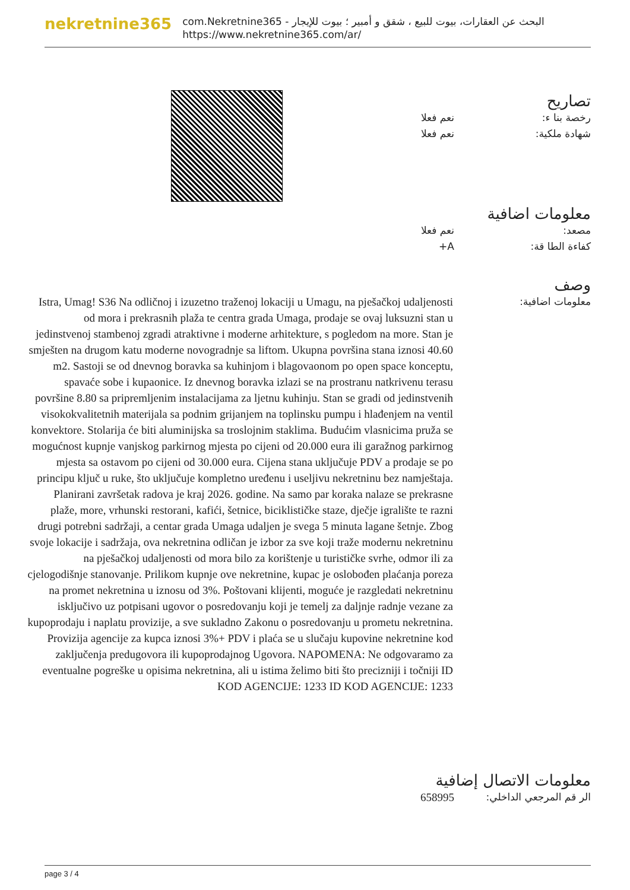nekretnine365
البحث عن العقارات، بيوت للبيع ، شقق و أمبير ؛ بيوت للإيجار - com.Nekretnine365
https://www.nekretnine365.com/ar/
تصاريح
رخصة بنا ء: نعم فعلا
شهادة ملكية: نعم فعلا
معلومات اضافية
مصعد: نعم فعلا
كفاءة الطا قة: A+
وصف
معلومات اضافية:
Istra, Umag! S36 Na odličnoj i izuzetno traženoj lokaciji u Umagu, na pješačkoj udaljenosti od mora i prekrasnih plaža te centra grada Umaga, prodaje se ovaj luksuzni stan u jedinstvenoj stambenoj zgradi atraktivne i moderne arhitekture, s pogledom na more. Stan je smješten na drugom katu moderne novogradnje sa liftom. Ukupna površina stana iznosi 40.60 m2. Sastoji se od dnevnog boravka sa kuhinjom i blagovaonom po open space konceptu, spavaće sobe i kupaonice. Iz dnevnog boravka izlazi se na prostranu natkrivenu terasu površine 8.80 sa pripremljenim instalacijama za ljetnu kuhinju. Stan se gradi od jedinstvenih visokokvalitetnih materijala sa podnim grijanjem na toplinsku pumpu i hlađenjem na ventil konvektore. Stolarija će biti aluminijska sa troslojnim staklima. Budućim vlasnicima pruža se mogućnost kupnje vanjskog parkirnog mjesta po cijeni od 20.000 eura ili garažnog parkirnog mjesta sa ostavom po cijeni od 30.000 eura. Cijena stana uključuje PDV a prodaje se po principu ključ u ruke, što uključuje kompletno uređenu i useljivu nekretninu bez namještaja. Planirani završetak radova je kraj 2026. godine. Na samo par koraka nalaze se prekrasne plaže, more, vrhunski restorani, kafići, šetnice, biciklističke staze, dječje igralište te razni drugi potrebni sadržaji, a centar grada Umaga udaljen je svega 5 minuta lagane šetnje. Zbog svoje lokacije i sadržaja, ova nekretnina odličan je izbor za sve koji traže modernu nekretninu na pješačkoj udaljenosti od mora bilo za korištenje u turističke svrhe, odmor ili za cjelogodišnje stanovanje. Prilikom kupnje ove nekretnine, kupac je oslobođen plaćanja poreza na promet nekretnina u iznosu od 3%. Poštovani klijenti, moguće je razgledati nekretninu isključivo uz potpisani ugovor o posredovanju koji je temelj za daljnje radnje vezane za kupoprodaju i naplatu provizije, a sve sukladno Zakonu o posredovanju u prometu nekretnina. Provizija agencije za kupca iznosi 3%+ PDV i plaća se u slučaju kupovine nekretnine kod zaključenja predugovora ili kupoprodajnog Ugovora. NAPOMENA: Ne odgovaramo za eventualne pogreške u opisima nekretnina, ali u istima želimo biti što precizniji i točniji ID KOD AGENCIJE: 1233 ID KOD AGENCIJE: 1233
معلومات الاتصال إضافية
الر قم المرجعي الداخلي:
658995
page 3 / 4